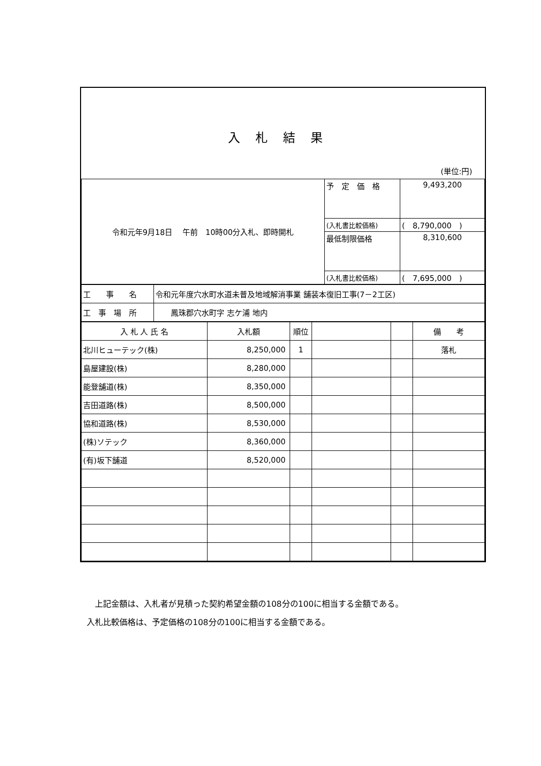入札結果
(単位:円)
| 令和元年9月18日 午前 10時00分入札、即時開札 | 予 定 価 格 | 9,493,200 |
| | (入札書比較価格) | ( 8,790,000 ) |
| | 最低制限価格 | 8,310,600 |
| | (入札書比較価格) | ( 7,695,000 ) |
| 工 事 名 | 令和元年度穴水町水道未普及地域解消事業 舗装本復旧工事(7－2工区) |
| 工 事 場 所 | 鳳珠郡穴水町字 志ケ浦 地内 |
| 入 札 人 氏 名 | 入札額 | 順位 | | | 備 考 |
| --- | --- | --- | --- | --- | --- |
| 北川ヒューテック(株) | 8,250,000 | 1 | | | 落札 |
| 島屋建設(株) | 8,280,000 | | | | |
| 能登舗道(株) | 8,350,000 | | | | |
| 吉田道路(株) | 8,500,000 | | | | |
| 協和道路(株) | 8,530,000 | | | | |
| (株)ソテック | 8,360,000 | | | | |
| (有)坂下舗道 | 8,520,000 | | | | |
　上記金額は、入札者が見積った契約希望金額の108分の100に相当する金額である。
入札比較価格は、予定価格の108分の100に相当する金額である。